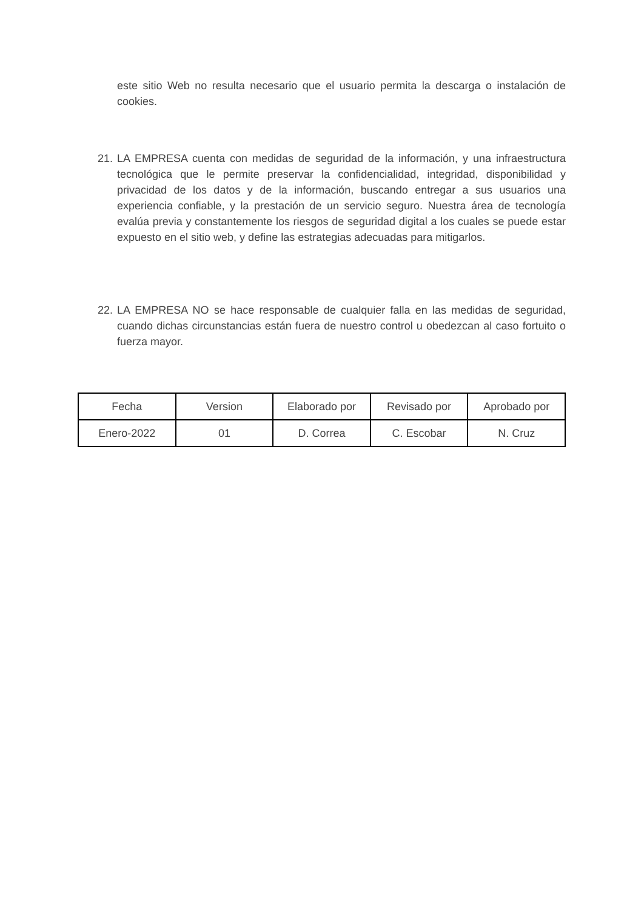este sitio Web no resulta necesario que el usuario permita la descarga o instalación de cookies.
21. LA EMPRESA cuenta con medidas de seguridad de la información, y una infraestructura tecnológica que le permite preservar la confidencialidad, integridad, disponibilidad y privacidad de los datos y de la información, buscando entregar a sus usuarios una experiencia confiable, y la prestación de un servicio seguro. Nuestra área de tecnología evalúa previa y constantemente los riesgos de seguridad digital a los cuales se puede estar expuesto en el sitio web, y define las estrategias adecuadas para mitigarlos.
22. LA EMPRESA NO se hace responsable de cualquier falla en las medidas de seguridad, cuando dichas circunstancias están fuera de nuestro control u obedezcan al caso fortuito o fuerza mayor.
| Fecha | Version | Elaborado por | Revisado por | Aprobado por |
| --- | --- | --- | --- | --- |
| Enero-2022 | 01 | D. Correa | C. Escobar | N. Cruz |